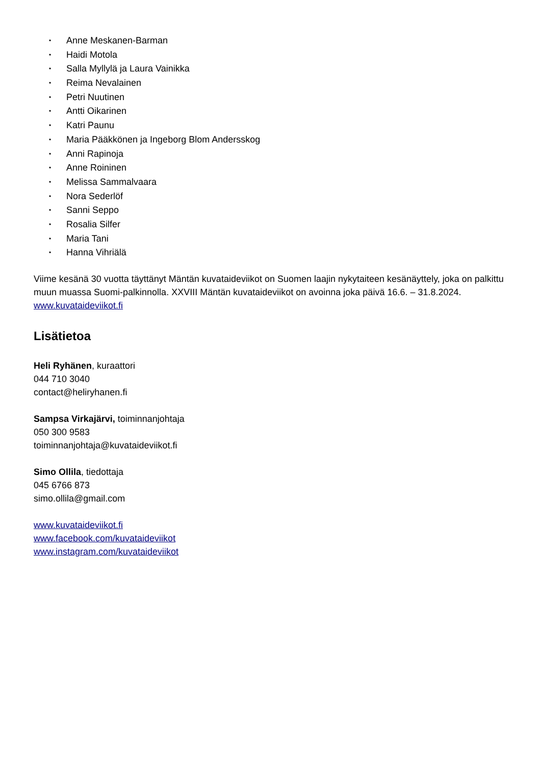• Anne Meskanen-Barman
• Haidi Motola
• Salla Myllylä ja Laura Vainikka
• Reima Nevalainen
• Petri Nuutinen
• Antti Oikarinen
• Katri Paunu
• Maria Pääkkönen ja Ingeborg Blom Andersskog
• Anni Rapinoja
• Anne Roininen
• Melissa Sammalvaara
• Nora Sederlöf
• Sanni Seppo
• Rosalia Silfer
• Maria Tani
• Hanna Vihriälä
Viime kesänä 30 vuotta täyttänyt Mäntän kuvataideviikot on Suomen laajin nykytaiteen kesänäyttely, joka on palkittu muun muassa Suomi-palkinnolla. XXVIII Mäntän kuvataideviikot on avoinna joka päivä 16.6. – 31.8.2024. www.kuvataideviikot.fi
Lisätietoa
Heli Ryhänen, kuraattori
044 710 3040
contact@heliryhanen.fi
Sampsa Virkajärvi, toiminnanjohtaja
050 300 9583
toiminnanjohtaja@kuvataideviikot.fi
Simo Ollila, tiedottaja
045 6766 873
simo.ollila@gmail.com
www.kuvataideviikot.fi
www.facebook.com/kuvataideviikot
www.instagram.com/kuvataideviikot